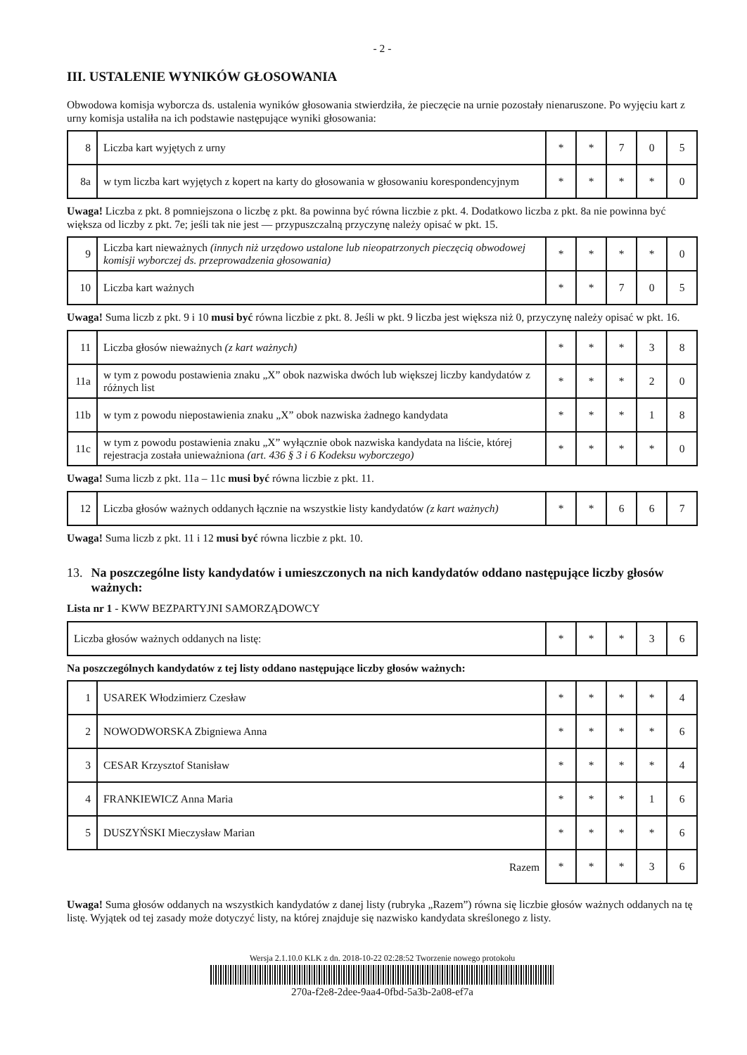- 2 -
III. USTALENIE WYNIKÓW GŁOSOWANIA
Obwodowa komisja wyborcza ds. ustalenia wyników głosowania stwierdziła, że pieczęcie na urnie pozostały nienaruszone. Po wyjęciu kart z urny komisja ustaliła na ich podstawie następujące wyniki głosowania:
| 8 | Liczba kart wyjętych z urny | * | * | 7 | 0 | 5 |
| 8a | w tym liczba kart wyjętych z kopert na karty do głosowania w głosowaniu korespondencyjnym | * | * | * | * | 0 |
Uwaga! Liczba z pkt. 8 pomniejszona o liczbę z pkt. 8a powinna być równa liczbie z pkt. 4. Dodatkowo liczba z pkt. 8a nie powinna być większa od liczby z pkt. 7e; jeśli tak nie jest — przypuszczalną przyczynę należy opisać w pkt. 15.
| 9 | Liczba kart nieważnych (innych niż urzędowo ustalone lub nieopatrzonych pieczęcią obwodowej komisji wyborczej ds. przeprowadzenia głosowania) | * | * | * | * | 0 |
| 10 | Liczba kart ważnych | * | * | 7 | 0 | 5 |
Uwaga! Suma liczb z pkt. 9 i 10 musi być równa liczbie z pkt. 8. Jeśli w pkt. 9 liczba jest większa niż 0, przyczynę należy opisać w pkt. 16.
| 11 | Liczba głosów nieważnych (z kart ważnych) | * | * | * | 3 | 8 |
| 11a | w tym z powodu postawienia znaku „X” obok nazwiska dwóch lub większej liczby kandydatów z różnych list | * | * | * | 2 | 0 |
| 11b | w tym z powodu niepostawienia znaku „X” obok nazwiska żadnego kandydata | * | * | * | 1 | 8 |
| 11c | w tym z powodu postawienia znaku „X” wyłącznie obok nazwiska kandydata na liście, której rejestracja została unieważniona (art. 436 § 3 i 6 Kodeksu wyborczego) | * | * | * | * | 0 |
Uwaga! Suma liczb z pkt. 11a – 11c musi być równa liczbie z pkt. 11.
| 12 | Liczba głosów ważnych oddanych łącznie na wszystkie listy kandydatów (z kart ważnych) | * | * | 6 | 6 | 7 |
Uwaga! Suma liczb z pkt. 11 i 12 musi być równa liczbie z pkt. 10.
13. Na poszczególne listy kandydatów i umieszczonych na nich kandydatów oddano następujące liczby głosów ważnych:
Lista nr 1 - KWW BEZPARTYJNI SAMORZĄDOWCY
| Liczba głosów ważnych oddanych na listę: | * | * | * | 3 | 6 |
Na poszczególnych kandydatów z tej listy oddano następujące liczby głosów ważnych:
| 1 | USAREK Włodzimierz Czesław | * | * | * | * | 4 |
| 2 | NOWODWORSKA Zbigniewa Anna | * | * | * | * | 6 |
| 3 | CESAR Krzysztof Stanisław | * | * | * | * | 4 |
| 4 | FRANKIEWICZ Anna Maria | * | * | * | 1 | 6 |
| 5 | DUSZYŃSKI Mieczysław Marian | * | * | * | * | 6 |
| Razem | | * | * | * | 3 | 6 |
Uwaga! Suma głosów oddanych na wszystkich kandydatów z danej listy (rubryka „Razem”) równa się liczbie głosów ważnych oddanych na tę listę. Wyjątek od tej zasady może dotyczyć listy, na której znajduje się nazwisko kandydata skreślonego z listy.
Wersja 2.1.10.0 KLK z dn. 2018-10-22 02:28:52 Tworzenie nowego protokołu
270a-f2e8-2dee-9aa4-0fbd-5a3b-2a08-ef7a